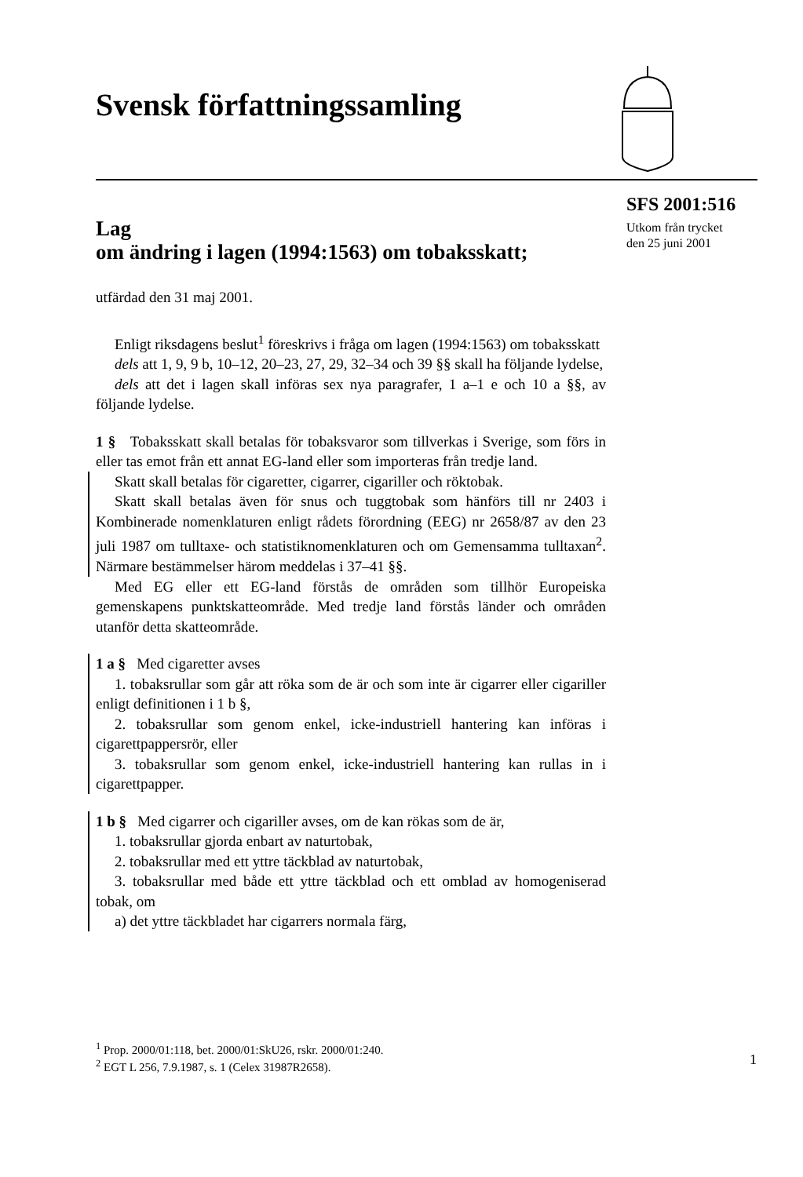Svensk författningssamling
SFS 2001:516
Utkom från trycket
den 25 juni 2001
Lag
om ändring i lagen (1994:1563) om tobaksskatt;
utfärdad den 31 maj 2001.
Enligt riksdagens beslut<sup>1</sup> föreskrivs i fråga om lagen (1994:1563) om tobaksskatt
dels att 1, 9, 9 b, 10–12, 20–23, 27, 29, 32–34 och 39 §§ skall ha följande lydelse,
dels att det i lagen skall införas sex nya paragrafer, 1 a–1 e och 10 a §§, av följande lydelse.
1 § Tobaksskatt skall betalas för tobaksvaror som tillverkas i Sverige, som förs in eller tas emot från ett annat EG-land eller som importeras från tredje land.
Skatt skall betalas för cigaretter, cigarrer, cigariller och röktobak.
Skatt skall betalas även för snus och tuggtobak som hänförs till nr 2403 i Kombinerade nomenklaturen enligt rådets förordning (EEG) nr 2658/87 av den 23 juli 1987 om tulltaxe- och statistiknomenklaturen och om Gemensamma tulltaxan<sup>2</sup>. Närmare bestämmelser härom meddelas i 37–41 §§.
Med EG eller ett EG-land förstås de områden som tillhör Europeiska gemenskapens punktskatteområde. Med tredje land förstås länder och områden utanför detta skatteområde.
1 a § Med cigaretter avses
1. tobaksrullar som går att röka som de är och som inte är cigarrer eller cigariller enligt definitionen i 1 b §,
2. tobaksrullar som genom enkel, icke-industriell hantering kan införas i cigarettpappersrör, eller
3. tobaksrullar som genom enkel, icke-industriell hantering kan rullas in i cigarettpapper.
1 b § Med cigarrer och cigariller avses, om de kan rökas som de är,
1. tobaksrullar gjorda enbart av naturtobak,
2. tobaksrullar med ett yttre täckblad av naturtobak,
3. tobaksrullar med både ett yttre täckblad och ett omblad av homogeniserad tobak, om
a) det yttre täckbladet har cigarrers normala färg,
<sup>1</sup> Prop. 2000/01:118, bet. 2000/01:SkU26, rskr. 2000/01:240.
<sup>2</sup> EGT L 256, 7.9.1987, s. 1 (Celex 31987R2658).
1